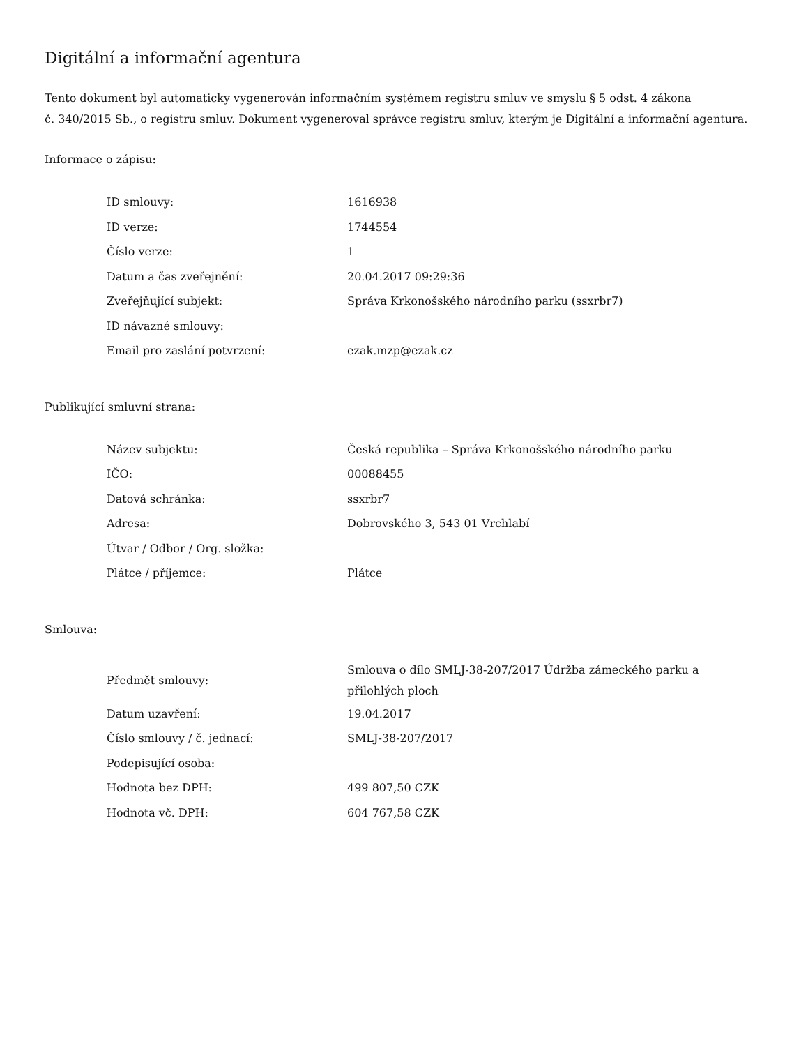Digitální a informační agentura
Tento dokument byl automaticky vygenerován informačním systémem registru smluv ve smyslu § 5 odst. 4 zákona
č. 340/2015 Sb., o registru smluv. Dokument vygeneroval správce registru smluv, kterým je Digitální a informační agentura.
Informace o zápisu:
| ID smlouvy: | 1616938 |
| ID verze: | 1744554 |
| Číslo verze: | 1 |
| Datum a čas zveřejnění: | 20.04.2017 09:29:36 |
| Zveřejňující subjekt: | Správa Krkonošského národního parku (ssxrbr7) |
| ID návazné smlouvy: | |
| Email pro zaslání potvrzení: | ezak.mzp@ezak.cz |
Publikující smluvní strana:
| Název subjektu: | Česká republika – Správa Krkonošského národního parku |
| IČO: | 00088455 |
| Datová schránka: | ssxrbr7 |
| Adresa: | Dobrovského 3, 543 01 Vrchlabí |
| Útvar / Odbor / Org. složka: | |
| Plátce / příjemce: | Plátce |
Smlouva:
| Předmět smlouvy: | Smlouva o dílo SMLJ-38-207/2017 Údržba zámeckého parku a přilohlých ploch |
| Datum uzavření: | 19.04.2017 |
| Číslo smlouvy / č. jednací: | SMLJ-38-207/2017 |
| Podepisující osoba: | |
| Hodnota bez DPH: | 499 807,50 CZK |
| Hodnota vč. DPH: | 604 767,58 CZK |